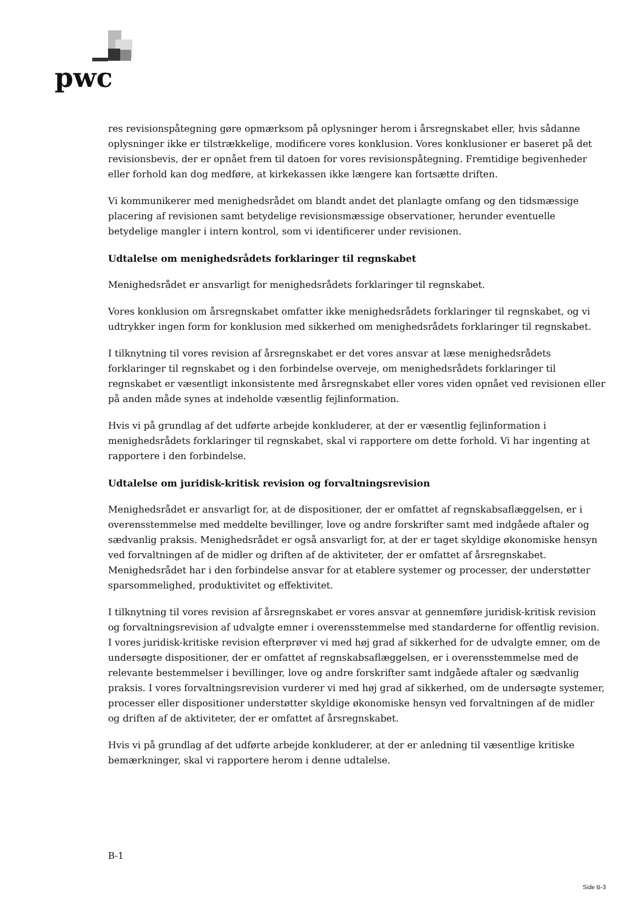pwc
res revisionspåtegning gøre opmærksom på oplysninger herom i årsregnskabet eller, hvis sådanne oplysninger ikke er tilstrækkelige, modificere vores konklusion. Vores konklusioner er baseret på det revisionsbevis, der er opnået frem til datoen for vores revisionspåtegning. Fremtidige begivenheder eller forhold kan dog medføre, at kirkekassen ikke længere kan fortsætte driften.
Vi kommunikerer med menighedsrådet om blandt andet det planlagte omfang og den tidsmæssige placering af revisionen samt betydelige revisionsmæssige observationer, herunder eventuelle betydelige mangler i intern kontrol, som vi identificerer under revisionen.
Udtalelse om menighedsrådets forklaringer til regnskabet
Menighedsrådet er ansvarligt for menighedsrådets forklaringer til regnskabet.
Vores konklusion om årsregnskabet omfatter ikke menighedsrådets forklaringer til regnskabet, og vi udtrykker ingen form for konklusion med sikkerhed om menighedsrådets forklaringer til regnskabet.
I tilknytning til vores revision af årsregnskabet er det vores ansvar at læse menighedsrådets forklaringer til regnskabet og i den forbindelse overveje, om menighedsrådets forklaringer til regnskabet er væsentligt inkonsistente med årsregnskabet eller vores viden opnået ved revisionen eller på anden måde synes at indeholde væsentlig fejlinformation.
Hvis vi på grundlag af det udførte arbejde konkluderer, at der er væsentlig fejlinformation i menighedsrådets forklaringer til regnskabet, skal vi rapportere om dette forhold. Vi har ingenting at rapportere i den forbindelse.
Udtalelse om juridisk-kritisk revision og forvaltningsrevision
Menighedsrådet er ansvarligt for, at de dispositioner, der er omfattet af regnskabsaflæggelsen, er i overensstemmelse med meddelte bevillinger, love og andre forskrifter samt med indgåede aftaler og sædvanlig praksis. Menighedsrådet er også ansvarligt for, at der er taget skyldige økonomiske hensyn ved forvaltningen af de midler og driften af de aktiviteter, der er omfattet af årsregnskabet. Menighedsrådet har i den forbindelse ansvar for at etablere systemer og processer, der understøtter sparsommelighed, produktivitet og effektivitet.
I tilknytning til vores revision af årsregnskabet er vores ansvar at gennemføre juridisk-kritisk revision og forvaltningsrevision af udvalgte emner i overensstemmelse med standarderne for offentlig revision. I vores juridisk-kritiske revision efterprøver vi med høj grad af sikkerhed for de udvalgte emner, om de undersøgte dispositioner, der er omfattet af regnskabsaflæggelsen, er i overensstemmelse med de relevante bestemmelser i bevillinger, love og andre forskrifter samt indgåede aftaler og sædvanlig praksis. I vores forvaltningsrevision vurderer vi med høj grad af sikkerhed, om de undersøgte systemer, processer eller dispositioner understøtter skyldige økonomiske hensyn ved forvaltningen af de midler og driften af de aktiviteter, der er omfattet af årsregnskabet.
Hvis vi på grundlag af det udførte arbejde konkluderer, at der er anledning til væsentlige kritiske bemærkninger, skal vi rapportere herom i denne udtalelse.
B-1
Side B-3